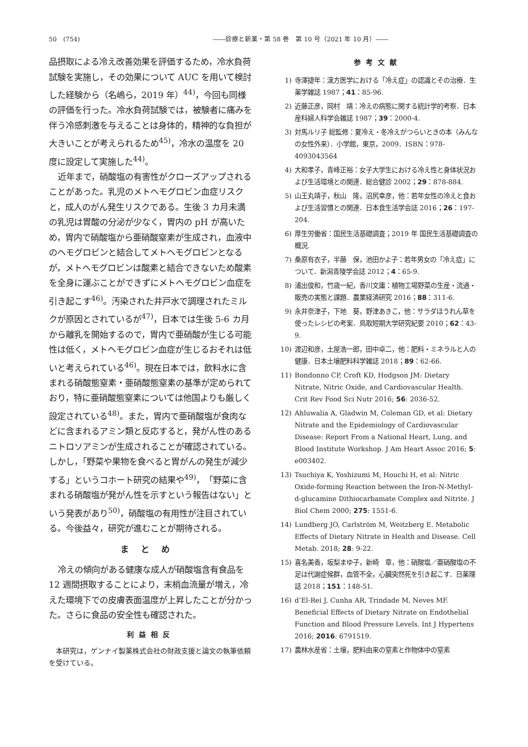50　(754) ――診療と新薬・第 58 巻　第 10 号（2021 年 10 月）――
品摂取による冷え改善効果を評価するため，冷水負荷試験を実施し，その効果について AUC を用いて検討した経験から（名嶋ら，2019 年）<sup>44)</sup>，今回も同様の評価を行った。冷水負荷試験では，被験者に痛みを伴う冷感刺激を与えることは身体的，精神的な負担が大きいことが考えられるため<sup>45)</sup>，冷水の温度を 20 度に設定して実施した<sup>44)</sup>。
近年まで，硝酸塩の有害性がクローズアップされることがあった。乳児のメトヘモグロビン血症リスクと，成人のがん発生リスクである。生後 3 カ月未満の乳児は胃酸の分泌が少なく，胃内の pH が高いため，胃内で硝酸塩から亜硝酸窒素が生成され，血液中のヘモグロビンと結合してメトヘモグロビンとなるが，メトヘモグロビンは酸素と結合できないため酸素を全身に運ぶことができずにメトヘモグロビン血症を引き起こす<sup>46)</sup>。汚染された井戸水で調理されたミルクが原因とされているが<sup>47)</sup>，日本では生後 5-6 カ月から離乳を開始するので，胃内で亜硝酸が生じる可能性は低く，メトヘモグロビン血症が生じるおそれは低いと考えられている<sup>46)</sup>。現在日本では，飲料水に含まれる硝酸態窒素・亜硝酸態窒素の基準が定められており，特に亜硝酸態窒素については他国よりも厳しく設定されている<sup>48)</sup>。また，胃内で亜硝酸塩が食肉などに含まれるアミン類と反応すると，発がん性のあるニトロソアミンが生成されることが確認されている。しかし，「野菜や果物を食べると胃がんの発生が減少する」というコホート研究の結果や<sup>49)</sup>，「野菜に含まれる硝酸塩が発がん性を示すという報告はない」という発表があり<sup>50)</sup>，硝酸塩の有用性が注目されている。今後益々，研究が進むことが期待される。
まとめ
冷えの傾向がある健康な成人が硝酸塩含有食品を 12 週間摂取することにより，末梢血流量が増え，冷えた環境下での皮膚表面温度が上昇したことが分かった。さらに食品の安全性も確認された。
利益相反
本研究は，ゲンナイ製薬株式会社の財政支援と論文の執筆依頼を受けている。
参考文献
1) 寺澤捷年：漢方医学における「冷え症」の認識とその治療．生薬学雑誌 1987；41：85-96.
2) 近藤正彦，岡村　靖：冷えの病態に関する統計学的考察．日本産科婦人科学会雑誌 1987；39：2000-4.
3) 対馬ルリ子 総監修：夏冷え・冬冷えがつらいときの本（みんなの女性外来）．小学館，東京，2009．ISBN：978-4093043564
4) 大和孝子，青峰正裕：女子大学生における冷え性と身体状況および生活環境との関連．総合健診 2002；29：878-884.
5) 山王丸靖子，秋山　隆，沼尻幸彦，他：若年女性の冷えと食および生活習慣との関連．日本食生活学会誌 2016；26：197-204.
6) 厚生労働省：国民生活基礎調査；2019 年 国民生活基礎調査の概況.
7) 桑原有衣子，半藤　保，池田かよ子：若年男女の「冷え症」について．新潟青陵学会誌 2012；4：65-9.
8) 浦出俊和，竹歳一紀，香川文庸：植物工場野菜の生産・流通・販売の実態と課題．農業経済研究 2016；88：311-6.
9) 永井奈津子，下地　葵，野津あきこ，他：サラダほうれん草を使ったレシピの考案．鳥取短期大学研究紀要 2010；62：43-9.
10) 渡辺和彦，土屋浩一郎，田中卓二，他：肥料・ミネラルと人の健康．日本土壌肥料科学雑誌 2018；89：62-66.
11) Bondonno CP, Croft KD, Hodgson JM: Dietary Nitrate, Nitric Oxide, and Cardiovascular Health. Crit Rev Food Sci Nutr 2016; 56: 2036-52.
12) Ahluwalia A, Gladwin M, Coleman GD, et al: Dietary Nitrate and the Epidemiology of Cardiovascular Disease: Report From a National Heart, Lung, and Blood Institute Workshop. J Am Heart Assoc 2016; 5: e003402.
13) Tsuchiya K, Yoshizumi M, Houchi H, et al: Nitric Oxide-forming Reaction between the Iron-N-Methyl-d-glucamine Dithiocarbamate Complex and Nitrite. J Biol Chem 2000; 275: 1551-6.
14) Lundberg JO, Carlström M, Weitzberg E. Metabolic Effects of Dietary Nitrate in Health and Disease. Cell Metab. 2018; 28: 9-22.
15) 喜名美香，坂梨まゆ子，新崎　章，他：硝酸塩／亜硝酸塩の不足は代謝症候群，血管不全，心臓突然死を引き起こす．日薬理誌 2018；151：148-51.
16) d’El-Rei J, Cunha AR, Trindade M, Neves MF. Beneficial Effects of Dietary Nitrate on Endothelial Function and Blood Pressure Levels. Int J Hypertens 2016; 2016: 6791519.
17) 農林水産省：土壌，肥料由来の窒素と作物体中の窒素